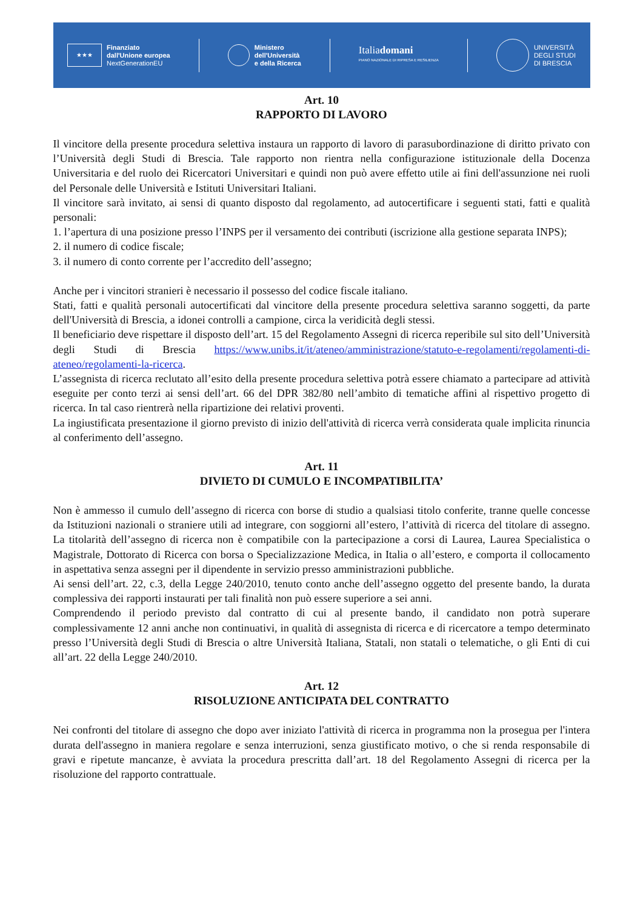★★★
Finanziato
dall'Unione europea
NextGenerationEU
Ministero
dell'Università
e della Ricerca
Italiadomani
PIANO NAZIONALE DI RIPRESA E RESILIENZA
UNIVERSITÀ
DEGLI STUDI
DI BRESCIA
Art. 10
RAPPORTO DI LAVORO
Il vincitore della presente procedura selettiva instaura un rapporto di lavoro di parasubordinazione di diritto privato con l’Università degli Studi di Brescia. Tale rapporto non rientra nella configurazione istituzionale della Docenza Universitaria e del ruolo dei Ricercatori Universitari e quindi non può avere effetto utile ai fini dell'assunzione nei ruoli del Personale delle Università e Istituti Universitari Italiani.
Il vincitore sarà invitato, ai sensi di quanto disposto dal regolamento, ad autocertificare i seguenti stati, fatti e qualità personali:
1. l’apertura di una posizione presso l’INPS per il versamento dei contributi (iscrizione alla gestione separata INPS);
2. il numero di codice fiscale;
3. il numero di conto corrente per l’accredito dell’assegno;
Anche per i vincitori stranieri è necessario il possesso del codice fiscale italiano.
Stati, fatti e qualità personali autocertificati dal vincitore della presente procedura selettiva saranno soggetti, da parte dell'Università di Brescia, a idonei controlli a campione, circa la veridicità degli stessi.
Il beneficiario deve rispettare il disposto dell’art. 15 del Regolamento Assegni di ricerca reperibile sul sito dell’Università degli Studi di Brescia https://www.unibs.it/it/ateneo/amministrazione/statuto-e-regolamenti/regolamenti-di-ateneo/regolamenti-la-ricerca.
L’assegnista di ricerca reclutato all’esito della presente procedura selettiva potrà essere chiamato a partecipare ad attività eseguite per conto terzi ai sensi dell’art. 66 del DPR 382/80 nell’ambito di tematiche affini al rispettivo progetto di ricerca. In tal caso rientrerà nella ripartizione dei relativi proventi.
La ingiustificata presentazione il giorno previsto di inizio dell'attività di ricerca verrà considerata quale implicita rinuncia al conferimento dell’assegno.
Art. 11
DIVIETO DI CUMULO E INCOMPATIBILITA’
Non è ammesso il cumulo dell’assegno di ricerca con borse di studio a qualsiasi titolo conferite, tranne quelle concesse da Istituzioni nazionali o straniere utili ad integrare, con soggiorni all’estero, l’attività di ricerca del titolare di assegno. La titolarità dell’assegno di ricerca non è compatibile con la partecipazione a corsi di Laurea, Laurea Specialistica o Magistrale, Dottorato di Ricerca con borsa o Specializzazione Medica, in Italia o all’estero, e comporta il collocamento in aspettativa senza assegni per il dipendente in servizio presso amministrazioni pubbliche.
Ai sensi dell’art. 22, c.3, della Legge 240/2010, tenuto conto anche dell’assegno oggetto del presente bando, la durata complessiva dei rapporti instaurati per tali finalità non può essere superiore a sei anni.
Comprendendo il periodo previsto dal contratto di cui al presente bando, il candidato non potrà superare complessivamente 12 anni anche non continuativi, in qualità di assegnista di ricerca e di ricercatore a tempo determinato presso l’Università degli Studi di Brescia o altre Università Italiana, Statali, non statali o telematiche, o gli Enti di cui all’art. 22 della Legge 240/2010.
Art. 12
RISOLUZIONE ANTICIPATA DEL CONTRATTO
Nei confronti del titolare di assegno che dopo aver iniziato l'attività di ricerca in programma non la prosegua per l'intera durata dell'assegno in maniera regolare e senza interruzioni, senza giustificato motivo, o che si renda responsabile di gravi e ripetute mancanze, è avviata la procedura prescritta dall’art. 18 del Regolamento Assegni di ricerca per la risoluzione del rapporto contrattuale.